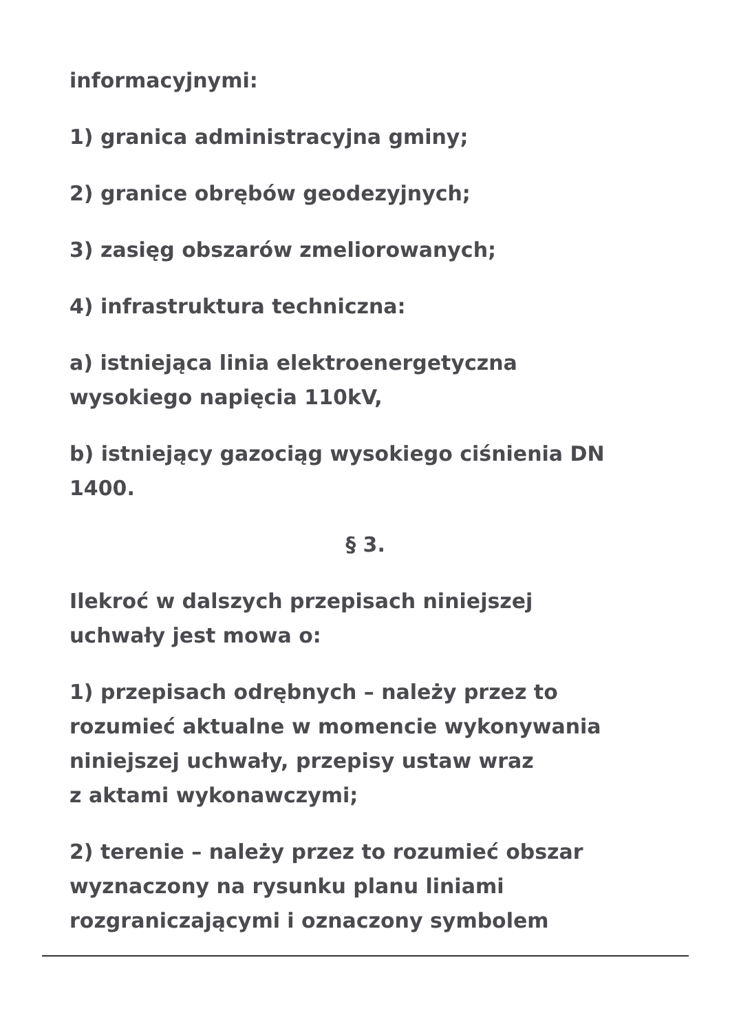informacyjnymi:
1) granica administracyjna gminy;
2) granice obrębów geodezyjnych;
3) zasięg obszarów zmeliorowanych;
4) infrastruktura techniczna:
a) istniejąca linia elektroenergetyczna
wysokiego napięcia 110kV,
b) istniejący gazociąg wysokiego ciśnienia DN
1400.
§ 3.
Ilekroć w dalszych przepisach niniejszej
uchwały jest mowa o:
1) przepisach odrębnych – należy przez to
rozumieć aktualne w momencie wykonywania
niniejszej uchwały, przepisy ustaw wraz
z aktami wykonawczymi;
2) terenie – należy przez to rozumieć obszar
wyznaczony na rysunku planu liniami
rozgraniczającymi i oznaczony symbolem